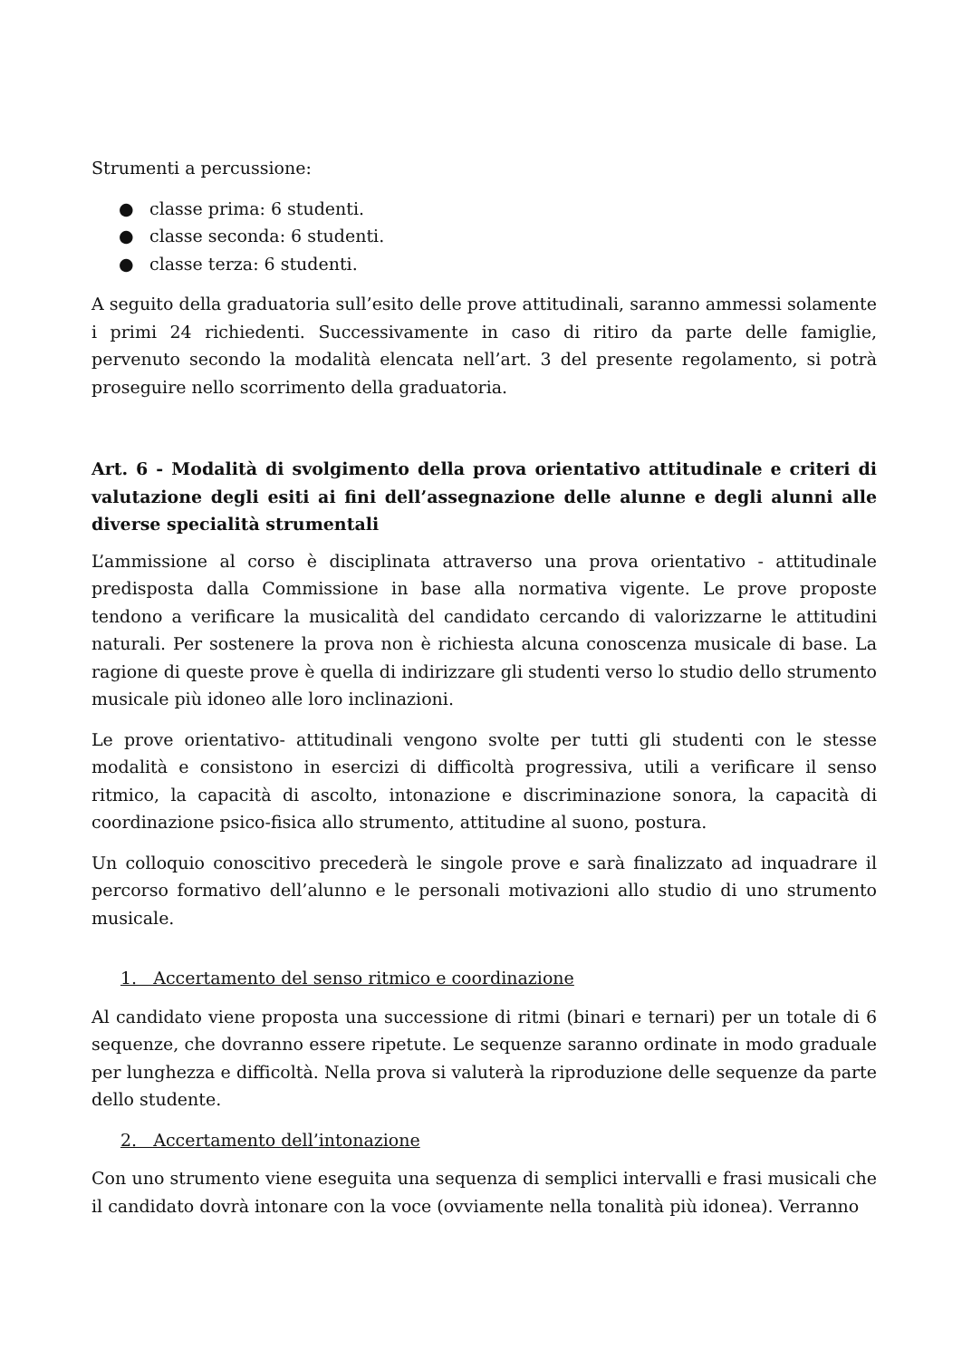Strumenti a percussione:
● classe prima: 6 studenti.
● classe seconda: 6 studenti.
● classe terza: 6 studenti.
A seguito della graduatoria sull’esito delle prove attitudinali, saranno ammessi solamente i primi 24 richiedenti. Successivamente in caso di ritiro da parte delle famiglie, pervenuto secondo la modalità elencata nell’art. 3 del presente regolamento, si potrà proseguire nello scorrimento della graduatoria.
Art. 6 - Modalità di svolgimento della prova orientativo attitudinale e criteri di valutazione degli esiti ai fini dell’assegnazione delle alunne e degli alunni alle diverse specialità strumentali
L’ammissione al corso è disciplinata attraverso una prova orientativo - attitudinale predisposta dalla Commissione in base alla normativa vigente. Le prove proposte tendono a verificare la musicalità del candidato cercando di valorizzarne le attitudini naturali. Per sostenere la prova non è richiesta alcuna conoscenza musicale di base. La ragione di queste prove è quella di indirizzare gli studenti verso lo studio dello strumento musicale più idoneo alle loro inclinazioni.
Le prove orientativo- attitudinali vengono svolte per tutti gli studenti con le stesse modalità e consistono in esercizi di difficoltà progressiva, utili a verificare il senso ritmico, la capacità di ascolto, intonazione e discriminazione sonora, la capacità di coordinazione psico-fisica allo strumento, attitudine al suono, postura.
Un colloquio conoscitivo precederà le singole prove e sarà finalizzato ad inquadrare il percorso formativo dell’alunno e le personali motivazioni allo studio di uno strumento musicale.
1. Accertamento del senso ritmico e coordinazione
Al candidato viene proposta una successione di ritmi (binari e ternari) per un totale di 6 sequenze, che dovranno essere ripetute. Le sequenze saranno ordinate in modo graduale per lunghezza e difficoltà. Nella prova si valuterà la riproduzione delle sequenze da parte dello studente.
2. Accertamento dell’intonazione
Con uno strumento viene eseguita una sequenza di semplici intervalli e frasi musicali che il candidato dovrà intonare con la voce (ovviamente nella tonalità più idonea). Verranno